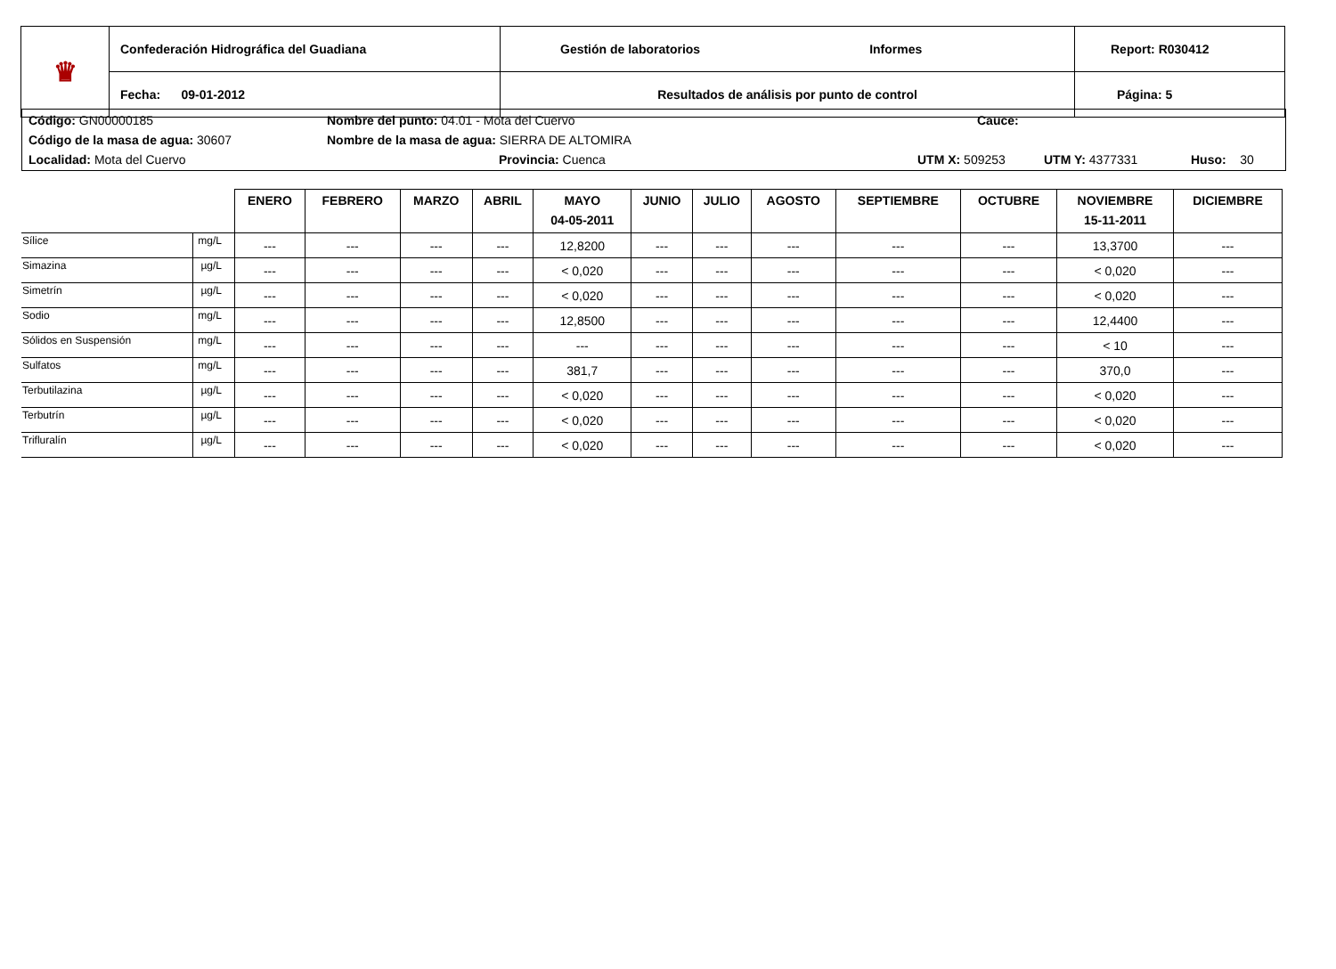| ♛ | Confederación Hidrográfica del Guadiana | Gestión de laboratorios Informes | Report: R030412 |
| | Fecha: 09-01-2012 | Resultados de análisis por punto de control | Página: 5 |
Código: GN00000185 Nombre del punto: 04.01 - Mota del Cuervo Cauce:
Código de la masa de agua: 30607 Nombre de la masa de agua: SIERRA DE ALTOMIRA
Localidad: Mota del Cuervo Provincia: Cuenca UTM X: 509253 UTM Y: 4377331 Huso: 30
| | | ENERO | FEBRERO | MARZO | ABRIL | MAYO 04-05-2011 | JUNIO | JULIO | AGOSTO | SEPTIEMBRE | OCTUBRE | NOVIEMBRE 15-11-2011 | DICIEMBRE |
| --- | --- | --- | --- | --- | --- | --- | --- | --- | --- | --- | --- | --- | --- |
| Sílice | mg/L | --- | --- | --- | --- | 12,8200 | --- | --- | --- | --- | --- | 13,3700 | --- |
| Simazina | µg/L | --- | --- | --- | --- | < 0,020 | --- | --- | --- | --- | --- | < 0,020 | --- |
| Simetrín | µg/L | --- | --- | --- | --- | < 0,020 | --- | --- | --- | --- | --- | < 0,020 | --- |
| Sodio | mg/L | --- | --- | --- | --- | 12,8500 | --- | --- | --- | --- | --- | 12,4400 | --- |
| Sólidos en Suspensión | mg/L | --- | --- | --- | --- | --- | --- | --- | --- | --- | --- | < 10 | --- |
| Sulfatos | mg/L | --- | --- | --- | --- | 381,7 | --- | --- | --- | --- | --- | 370,0 | --- |
| Terbutilazina | µg/L | --- | --- | --- | --- | < 0,020 | --- | --- | --- | --- | --- | < 0,020 | --- |
| Terbutrín | µg/L | --- | --- | --- | --- | < 0,020 | --- | --- | --- | --- | --- | < 0,020 | --- |
| Trifluralín | µg/L | --- | --- | --- | --- | < 0,020 | --- | --- | --- | --- | --- | < 0,020 | --- |